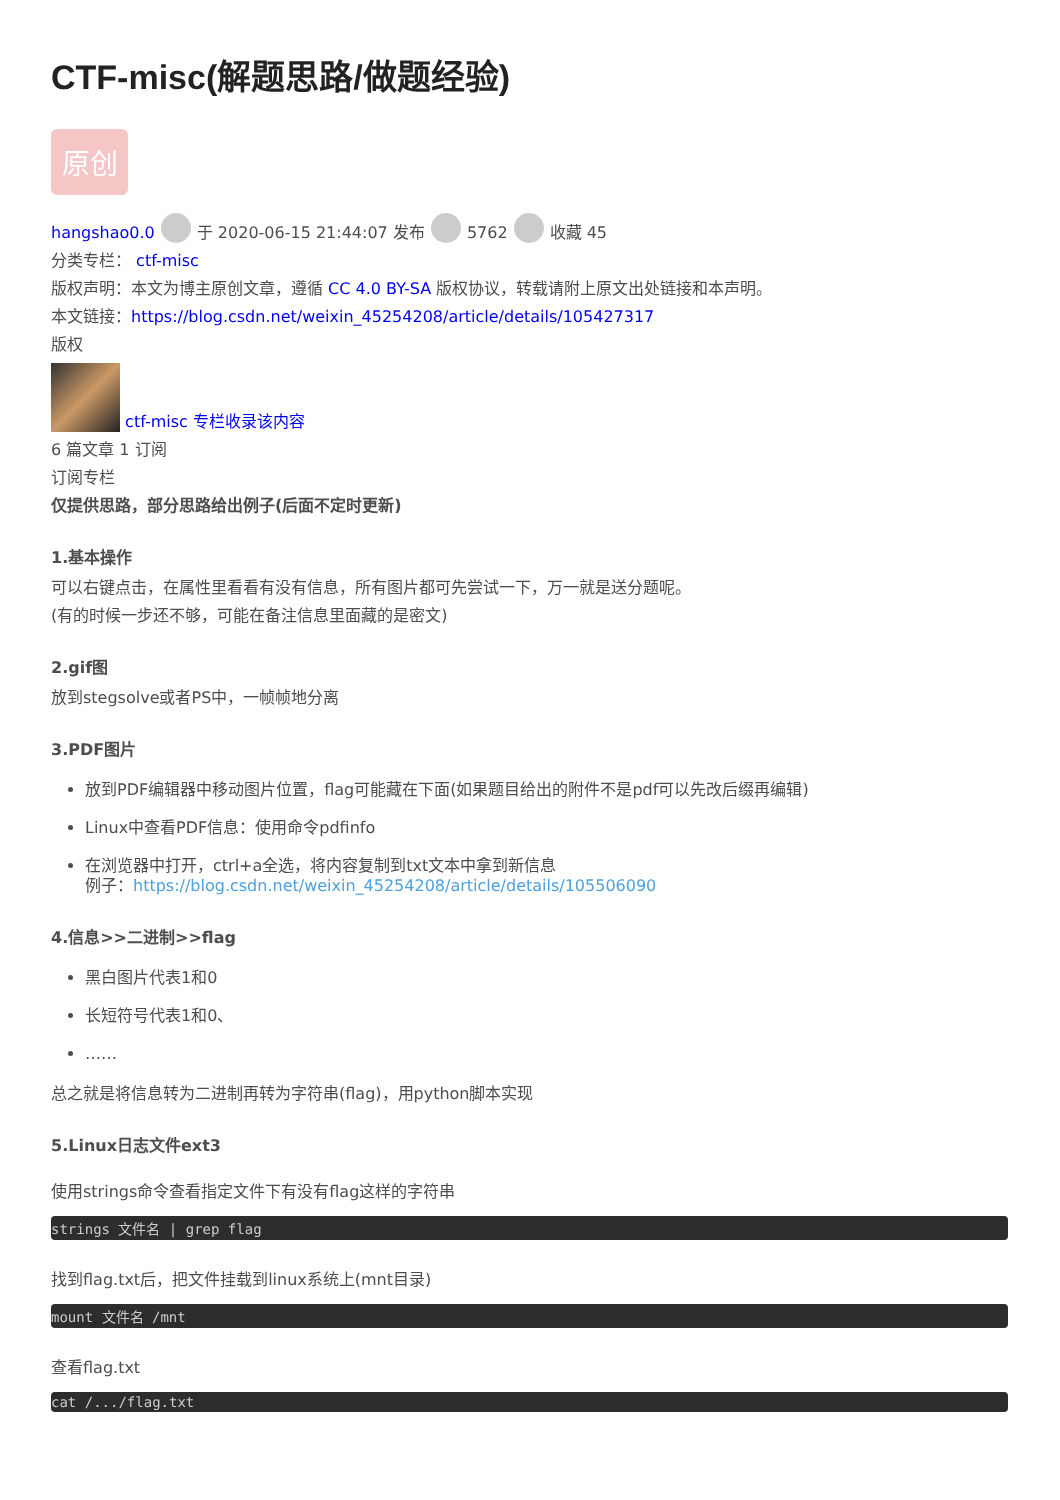CTF-misc(解题思路/做题经验)
原创
hangshao0.0 于 2020-06-15 21:44:07 发布 5762 收藏 45
分类专栏： ctf-misc
版权声明：本文为博主原创文章，遵循 CC 4.0 BY-SA 版权协议，转载请附上原文出处链接和本声明。
本文链接：https://blog.csdn.net/weixin_45254208/article/details/105427317
版权
ctf-misc 专栏收录该内容
6 篇文章 1 订阅
订阅专栏
仅提供思路，部分思路给出例子(后面不定时更新)
1.基本操作
可以右键点击，在属性里看看有没有信息，所有图片都可先尝试一下，万一就是送分题呢。
(有的时候一步还不够，可能在备注信息里面藏的是密文)
2.gif图
放到stegsolve或者PS中，一帧帧地分离
3.PDF图片
放到PDF编辑器中移动图片位置，flag可能藏在下面(如果题目给出的附件不是pdf可以先改后缀再编辑)
Linux中查看PDF信息：使用命令pdfinfo
在浏览器中打开，ctrl+a全选，将内容复制到txt文本中拿到新信息
例子：https://blog.csdn.net/weixin_45254208/article/details/105506090
4.信息>>二进制>>flag
黑白图片代表1和0
长短符号代表1和0、
……
总之就是将信息转为二进制再转为字符串(flag)，用python脚本实现
5.Linux日志文件ext3
使用strings命令查看指定文件下有没有flag这样的字符串
strings 文件名 | grep flag
找到flag.txt后，把文件挂载到linux系统上(mnt目录)
mount 文件名 /mnt
查看flag.txt
cat /.../flag.txt